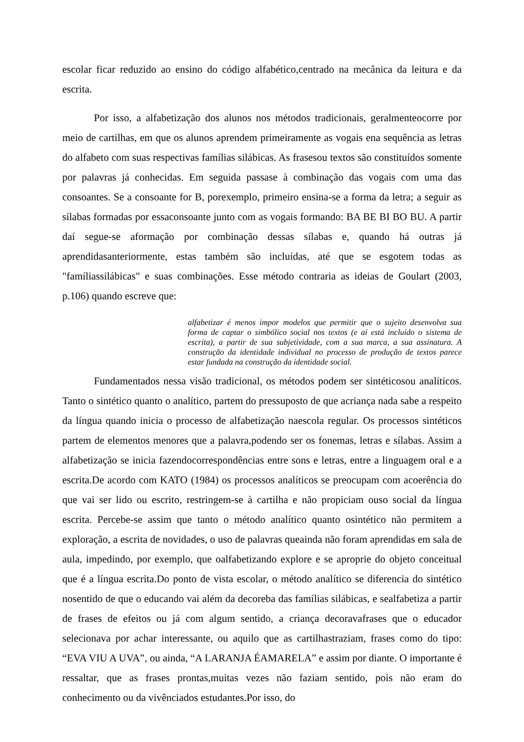escolar ficar reduzido ao ensino do código alfabético,centrado na mecânica da leitura e da escrita.
Por isso, a alfabetização dos alunos nos métodos tradicionais, geralmenteocorre por meio de cartilhas, em que os alunos aprendem primeiramente as vogais ena sequência as letras do alfabeto com suas respectivas famílias silábicas. As frasesou textos são constituídos somente por palavras já conhecidas. Em seguida passase à combinação das vogais com uma das consoantes. Se a consoante for B, porexemplo, primeiro ensina-se a forma da letra; a seguir as sílabas formadas por essaconsoante junto com as vogais formando: BA BE BI BO BU. A partir daí segue-se aformação por combinação dessas sílabas e, quando há outras já aprendidasanteriormente, estas também são incluídas, até que se esgotem todas as "famíliassilábicas" e suas combinações. Esse método contraria as ideias de Goulart (2003, p.106) quando escreve que:
alfabetizar é menos impor modelos que permitir que o sujeito desenvolva sua forma de captar o simbólico social nos textos (e aí está incluído o sistema de escrita), a partir de sua subjetividade, com a sua marca, a sua assinatura. A construção da identidade individual no processo de produção de textos parece estar fundada na construção da identidade social.
Fundamentados nessa visão tradicional, os métodos podem ser sintéticosou analíticos. Tanto o sintético quanto o analítico, partem do pressuposto de que acriança nada sabe a respeito da língua quando inicia o processo de alfabetização naescola regular. Os processos sintéticos partem de elementos menores que a palavra,podendo ser os fonemas, letras e sílabas. Assim a alfabetização se inicia fazendocorrespondências entre sons e letras, entre a linguagem oral e a escrita.De acordo com KATO (1984) os processos analíticos se preocupam com acoerência do que vai ser lido ou escrito, restringem-se à cartilha e não propiciam ouso social da língua escrita. Percebe-se assim que tanto o método analítico quanto osintético não permitem a exploração, a escrita de novidades, o uso de palavras queainda não foram aprendidas em sala de aula, impedindo, por exemplo, que oalfabetizando explore e se aproprie do objeto conceitual que é a língua escrita.Do ponto de vista escolar, o método analítico se diferencia do sintético nosentido de que o educando vai além da decoreba das famílias silábicas, e sealfabetiza a partir de frases de efeitos ou já com algum sentido, a criança decoravafrases que o educador selecionava por achar interessante, ou aquilo que as cartilhastraziam, frases como do tipo: “EVA VIU A UVA”, ou ainda, “A LARANJA ÉAMARELA” e assim por diante. O importante é ressaltar, que as frases prontas,muitas vezes não faziam sentido, pois não eram do conhecimento ou da vivênciados estudantes.Por isso, do